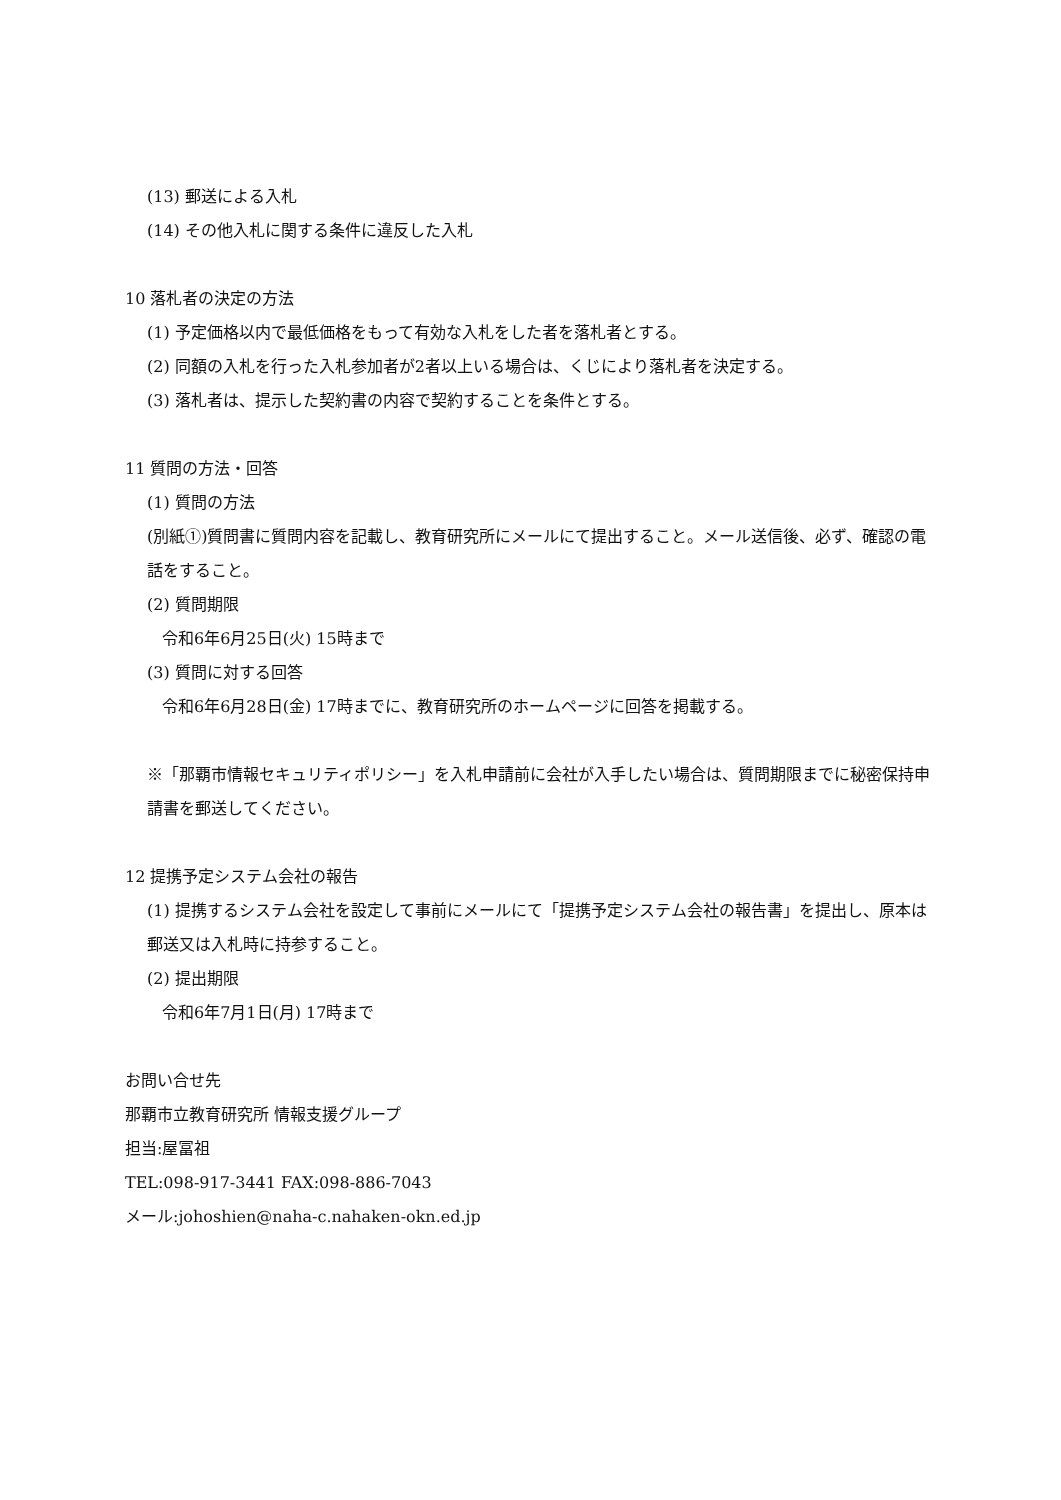(13) 郵送による入札
(14) その他入札に関する条件に違反した入札
10 落札者の決定の方法
(1) 予定価格以内で最低価格をもって有効な入札をした者を落札者とする。
(2) 同額の入札を行った入札参加者が2者以上いる場合は、くじにより落札者を決定する。
(3) 落札者は、提示した契約書の内容で契約することを条件とする。
11 質問の方法・回答
(1) 質問の方法
(別紙①)質問書に質問内容を記載し、教育研究所にメールにて提出すること。メール送信後、必ず、確認の電話をすること。
(2) 質問期限
令和6年6月25日(火) 15時まで
(3) 質問に対する回答
令和6年6月28日(金) 17時までに、教育研究所のホームページに回答を掲載する。
※「那覇市情報セキュリティポリシー」を入札申請前に会社が入手したい場合は、質問期限までに秘密保持申請書を郵送してください。
12 提携予定システム会社の報告
(1) 提携するシステム会社を設定して事前にメールにて「提携予定システム会社の報告書」を提出し、原本は郵送又は入札時に持参すること。
(2) 提出期限
令和6年7月1日(月) 17時まで
お問い合せ先
那覇市立教育研究所 情報支援グループ
担当:屋冨祖
TEL:098-917-3441 FAX:098-886-7043
メール:johoshien@naha-c.nahaken-okn.ed.jp